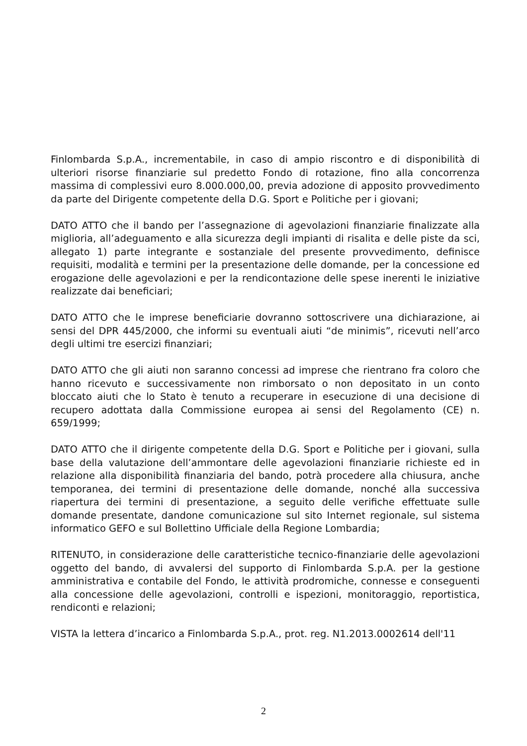Finlombarda S.p.A., incrementabile, in caso di ampio riscontro e di disponibilità di ulteriori risorse finanziarie sul predetto Fondo di rotazione, fino alla concorrenza massima di complessivi euro 8.000.000,00, previa adozione di apposito provvedimento da parte del Dirigente competente della D.G. Sport e Politiche per i giovani;
DATO ATTO che il bando per l’assegnazione di agevolazioni finanziarie finalizzate alla miglioria, all’adeguamento e alla sicurezza degli impianti di risalita e delle piste da sci, allegato 1) parte integrante e sostanziale del presente provvedimento, definisce requisiti, modalità e termini per la presentazione delle domande, per la concessione ed erogazione delle agevolazioni e per la rendicontazione delle spese inerenti le iniziative realizzate dai beneficiari;
DATO ATTO che le imprese beneficiarie dovranno sottoscrivere una dichiarazione, ai sensi del DPR 445/2000, che informi su eventuali aiuti “de minimis”, ricevuti nell’arco degli ultimi tre esercizi finanziari;
DATO ATTO che gli aiuti non saranno concessi ad imprese che rientrano fra coloro che hanno ricevuto e successivamente non rimborsato o non depositato in un conto bloccato aiuti che lo Stato è tenuto a recuperare in esecuzione di una decisione di recupero adottata dalla Commissione europea ai sensi del Regolamento (CE) n. 659/1999;
DATO ATTO che il dirigente competente della D.G. Sport e Politiche per i giovani, sulla base della valutazione dell’ammontare delle agevolazioni finanziarie richieste ed in relazione alla disponibilità finanziaria del bando, potrà procedere alla chiusura, anche temporanea, dei termini di presentazione delle domande, nonché alla successiva riapertura dei termini di presentazione, a seguito delle verifiche effettuate sulle domande presentate, dandone comunicazione sul sito Internet regionale, sul sistema informatico GEFO e sul Bollettino Ufficiale della Regione Lombardia;
RITENUTO, in considerazione delle caratteristiche tecnico-finanziarie delle agevolazioni oggetto del bando, di avvalersi del supporto di Finlombarda S.p.A. per la gestione amministrativa e contabile del Fondo, le attività prodromiche, connesse e conseguenti alla concessione delle agevolazioni, controlli e ispezioni, monitoraggio, reportistica, rendiconti e relazioni;
VISTA la lettera d’incarico a Finlombarda S.p.A., prot. reg. N1.2013.0002614 dell'11
2